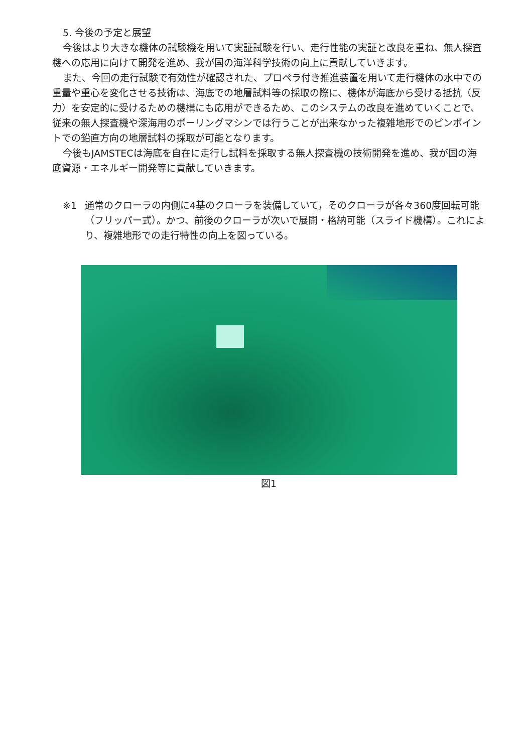5. 今後の予定と展望
今後はより大きな機体の試験機を用いて実証試験を行い、走行性能の実証と改良を重ね、無人探査機への応用に向けて開発を進め、我が国の海洋科学技術の向上に貢献していきます。
また、今回の走行試験で有効性が確認された、プロペラ付き推進装置を用いて走行機体の水中での重量や重心を変化させる技術は、海底での地層試料等の採取の際に、機体が海底から受ける抵抗（反力）を安定的に受けるための機構にも応用ができるため、このシステムの改良を進めていくことで、従来の無人探査機や深海用のボーリングマシンでは行うことが出来なかった複雑地形でのピンポイントでの鉛直方向の地層試料の採取が可能となります。
今後もJAMSTECは海底を自在に走行し試料を採取する無人探査機の技術開発を進め、我が国の海底資源・エネルギー開発等に貢献していきます。
※1 通常のクローラの内側に4基のクローラを装備していて，そのクローラが各々360度回転可能（フリッパー式）。かつ、前後のクローラが次いで展開・格納可能（スライド機構）。これにより、複雑地形での走行特性の向上を図っている。
図1